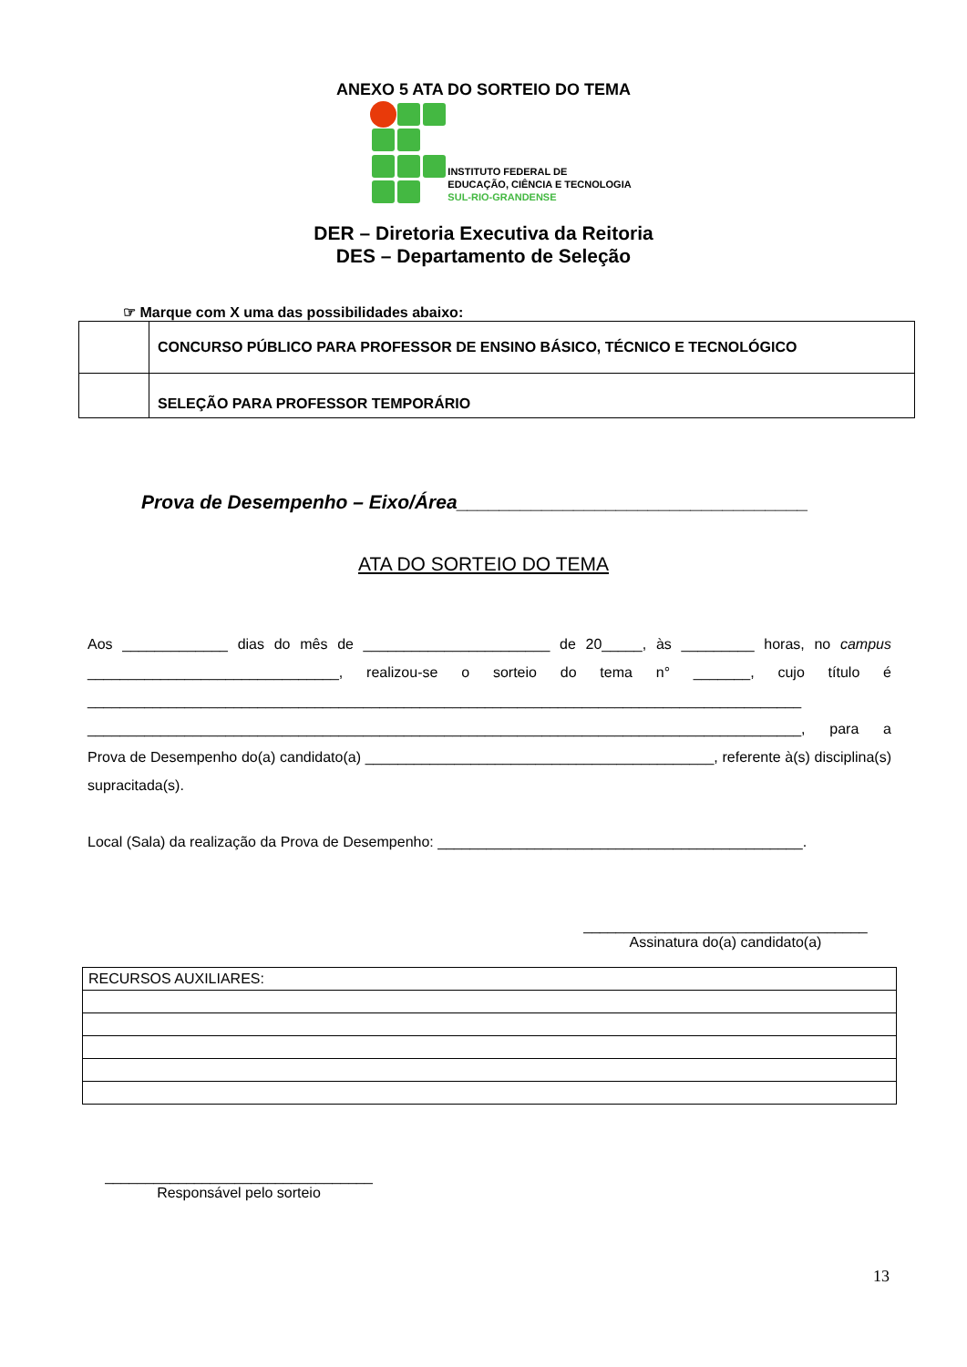ANEXO 5 ATA DO SORTEIO DO TEMA
INSTITUTO FEDERAL DE
EDUCAÇÃO, CIÊNCIA E TECNOLOGIA
SUL-RIO-GRANDENSE
DER – Diretoria Executiva da Reitoria
DES – Departamento de Seleção
☞ Marque com X uma das possibilidades abaixo:
| | CONCURSO PÚBLICO PARA PROFESSOR DE ENSINO BÁSICO, TÉCNICO E TECNOLÓGICO |
| | SELEÇÃO PARA PROFESSOR TEMPORÁRIO |
Prova de Desempenho – Eixo/Área_________________________________
ATA DO SORTEIO DO TEMA
Aos _____________ dias do mês de _______________________ de 20_____, às _________ horas, no campus _______________________________, realizou-se o sorteio do tema n° _______, cujo título é ________________________________________________________________________________________ ________________________________________________________________________________________, para a Prova de Desempenho do(a) candidato(a) ___________________________________________, referente à(s) disciplina(s) supracitada(s).
Local (Sala) da realização da Prova de Desempenho: _____________________________________________.
___________________________________
Assinatura do(a) candidato(a)
| RECURSOS AUXILIARES: |
_________________________________
Responsável pelo sorteio
13